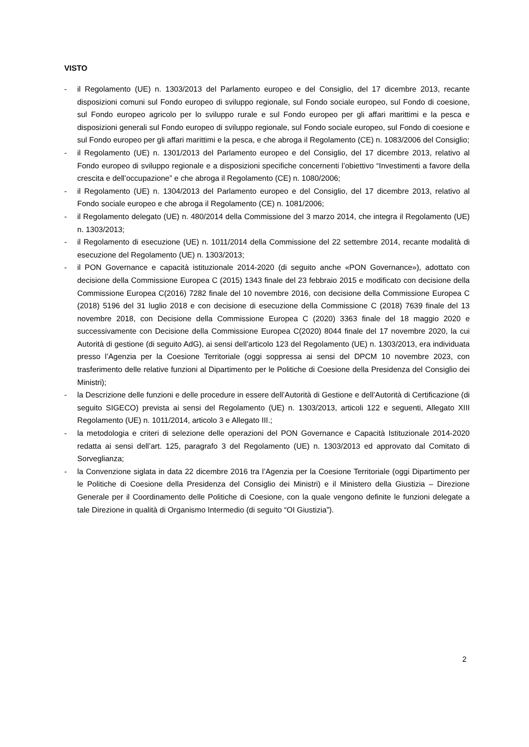VISTO
- il Regolamento (UE) n. 1303/2013 del Parlamento europeo e del Consiglio, del 17 dicembre 2013, recante disposizioni comuni sul Fondo europeo di sviluppo regionale, sul Fondo sociale europeo, sul Fondo di coesione, sul Fondo europeo agricolo per lo sviluppo rurale e sul Fondo europeo per gli affari marittimi e la pesca e disposizioni generali sul Fondo europeo di sviluppo regionale, sul Fondo sociale europeo, sul Fondo di coesione e sul Fondo europeo per gli affari marittimi e la pesca, e che abroga il Regolamento (CE) n. 1083/2006 del Consiglio;
- il Regolamento (UE) n. 1301/2013 del Parlamento europeo e del Consiglio, del 17 dicembre 2013, relativo al Fondo europeo di sviluppo regionale e a disposizioni specifiche concernenti l’obiettivo “Investimenti a favore della crescita e dell’occupazione” e che abroga il Regolamento (CE) n. 1080/2006;
- il Regolamento (UE) n. 1304/2013 del Parlamento europeo e del Consiglio, del 17 dicembre 2013, relativo al Fondo sociale europeo e che abroga il Regolamento (CE) n. 1081/2006;
- il Regolamento delegato (UE) n. 480/2014 della Commissione del 3 marzo 2014, che integra il Regolamento (UE) n. 1303/2013;
- il Regolamento di esecuzione (UE) n. 1011/2014 della Commissione del 22 settembre 2014, recante modalità di esecuzione del Regolamento (UE) n. 1303/2013;
- il PON Governance e capacità istituzionale 2014-2020 (di seguito anche «PON Governance»), adottato con decisione della Commissione Europea C (2015) 1343 finale del 23 febbraio 2015 e modificato con decisione della Commissione Europea C(2016) 7282 finale del 10 novembre 2016, con decisione della Commissione Europea C (2018) 5196 del 31 luglio 2018 e con decisione di esecuzione della Commissione C (2018) 7639 finale del 13 novembre 2018, con Decisione della Commissione Europea C (2020) 3363 finale del 18 maggio 2020 e successivamente con Decisione della Commissione Europea C(2020) 8044 finale del 17 novembre 2020, la cui Autorità di gestione (di seguito AdG), ai sensi dell’articolo 123 del Regolamento (UE) n. 1303/2013, era individuata presso l’Agenzia per la Coesione Territoriale (oggi soppressa ai sensi del DPCM 10 novembre 2023, con trasferimento delle relative funzioni al Dipartimento per le Politiche di Coesione della Presidenza del Consiglio dei Ministri);
- la Descrizione delle funzioni e delle procedure in essere dell’Autorità di Gestione e dell’Autorità di Certificazione (di seguito SIGECO) prevista ai sensi del Regolamento (UE) n. 1303/2013, articoli 122 e seguenti, Allegato XIII Regolamento (UE) n. 1011/2014, articolo 3 e Allegato III.;
- la metodologia e criteri di selezione delle operazioni del PON Governance e Capacità Istituzionale 2014-2020 redatta ai sensi dell’art. 125, paragrafo 3 del Regolamento (UE) n. 1303/2013 ed approvato dal Comitato di Sorveglianza;
- la Convenzione siglata in data 22 dicembre 2016 tra l’Agenzia per la Coesione Territoriale (oggi Dipartimento per le Politiche di Coesione della Presidenza del Consiglio dei Ministri) e il Ministero della Giustizia – Direzione Generale per il Coordinamento delle Politiche di Coesione, con la quale vengono definite le funzioni delegate a tale Direzione in qualità di Organismo Intermedio (di seguito “OI Giustizia”).
2